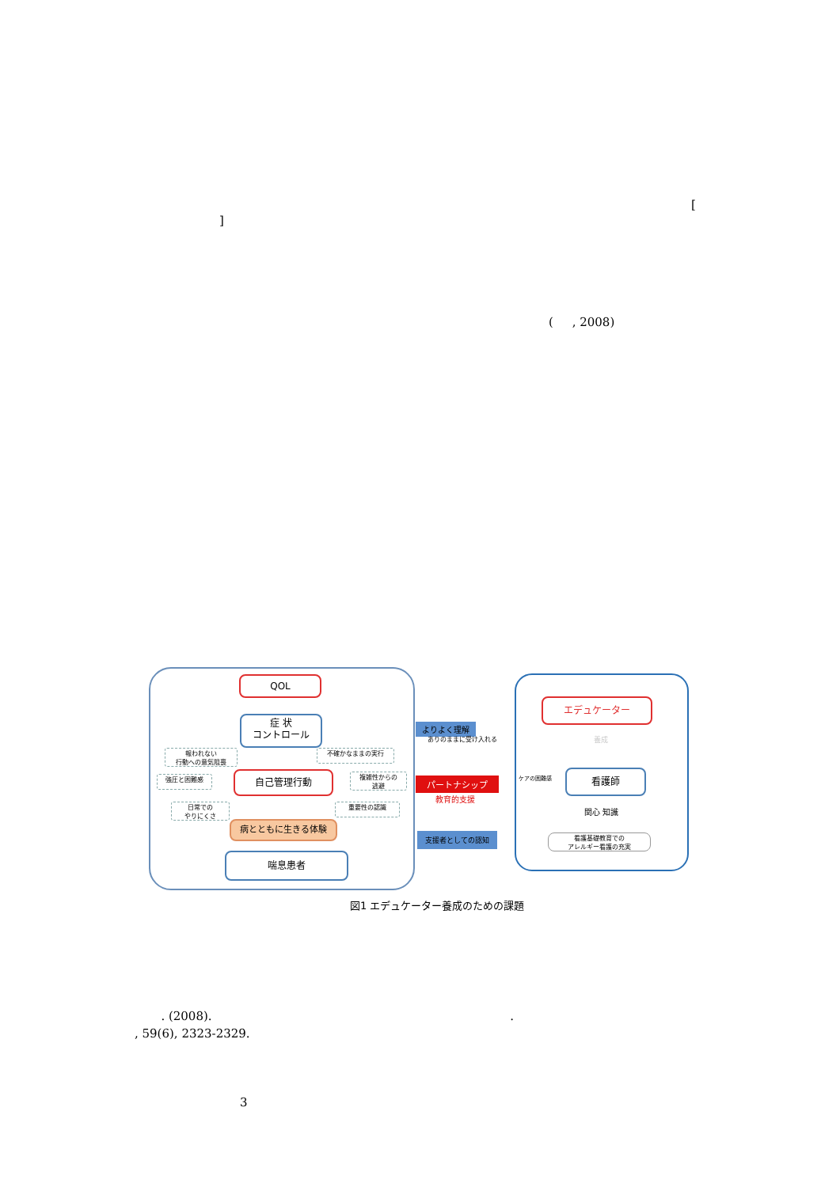[
]
( , 2008)
QOL
症 状
コントロール
報われない
行動への意気阻喪
不確かなままの実行
強圧と困難感 自己管理行動
複雑性からの
逃避
日常での
やりにくさ
重要性の認識
病とともに生きる体験
喘息患者
よりよく理解
ありのままに受け入れる
パートナシップ
教育的支援
支援者としての認知
ケアの困難感
エデュケーター
養成
看護師
関心 知識
看護基礎教育での
アレルギー看護の充実
図1 エデュケーター養成のための課題
. (2008). .
, 59(6), 2323-2329.
3